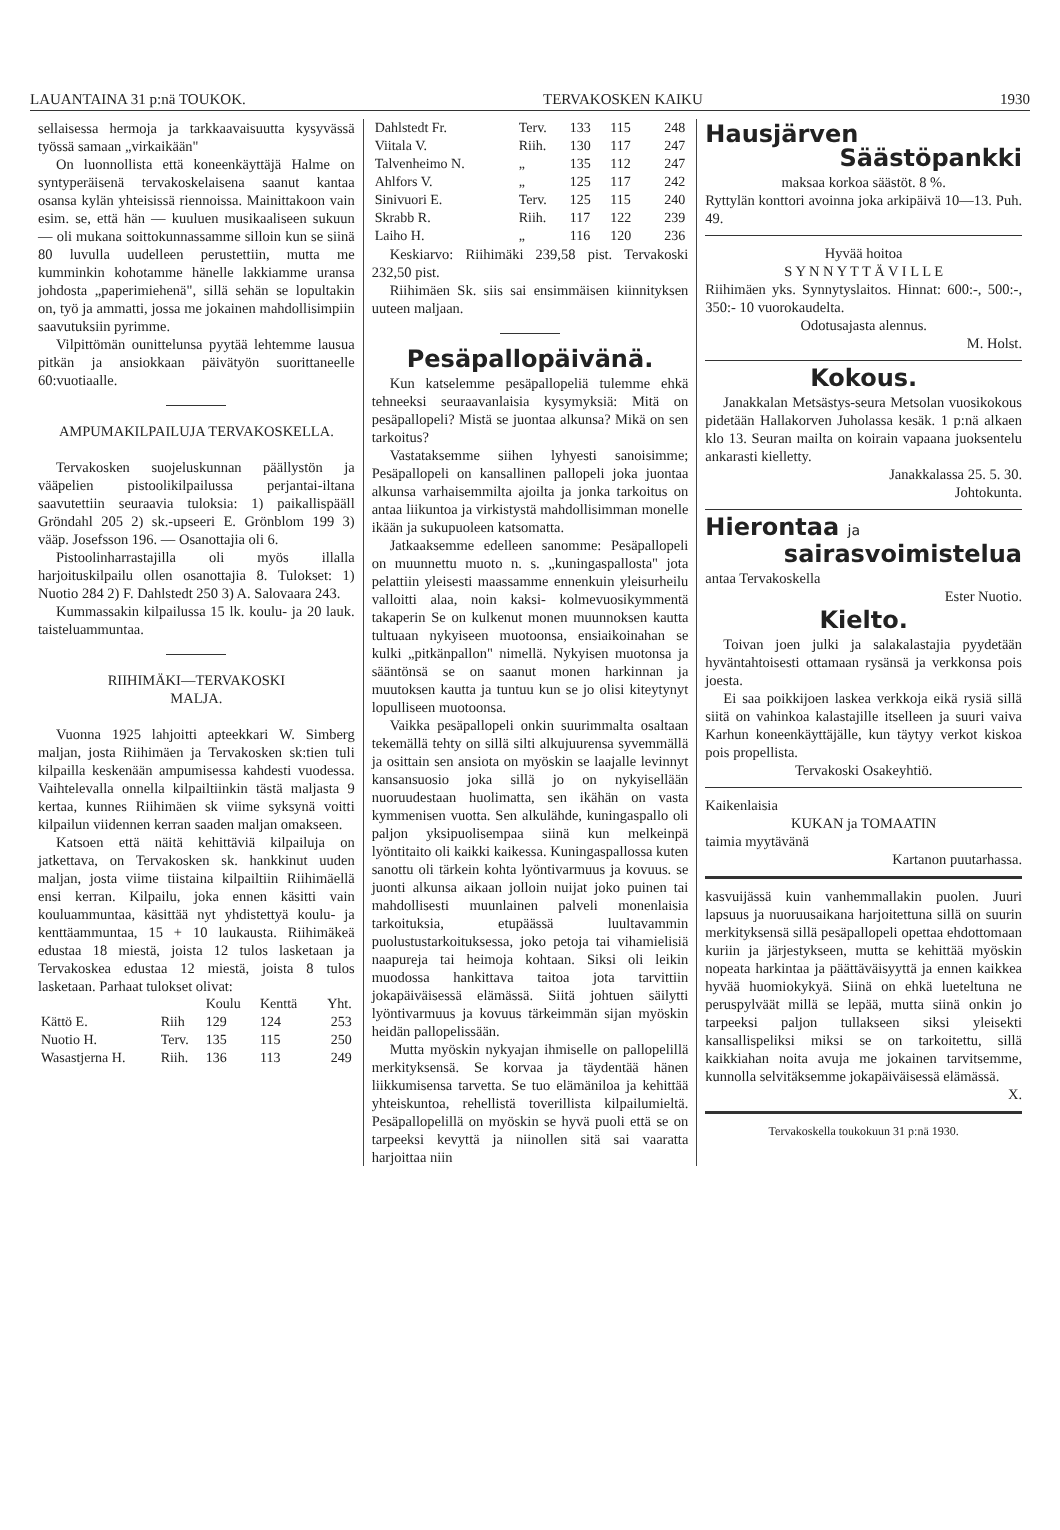LAUANTAINA 31 p:nä TOUKOK. TERVAKOSKEN KAIKU 1930
sellaisessa hermoja ja tarkkaavaisuutta kysyvässä työssä samaan „virkaikään"
On luonnollista että koneenkäyttäjä Halme on syntyperäisenä tervakoskelaisena saanut kantaa osansa kylän yhteisissä riennoissa. Mainittakoon vain esim. se, että hän — kuuluen musikaaliseen sukuun — oli mukana soittokunnassamme silloin kun se siinä 80 luvulla uudelleen perustettiin, mutta me kumminkin kohotamme hänelle lakkiamme uransa johdosta „paperimiehenä", sillä sehän se lopultakin on, työ ja ammatti, jossa me jokainen mahdollisimpiin saavutuksiin pyrimme.
Vilpittömän ounittelunsa pyytää lehtemme lausua pitkän ja ansiokkaan päivätyön suorittaneelle 60:vuotiaalle.
AMPUMAKILPAILUJA TERVAKOSKELLA.
Tervakosken suojeluskunnan päällystön ja vääpelien pistoolikilpailussa perjantai-iltana saavutettiin seuraavia tuloksia: 1) paikallispääll Gröndahl 205 2) sk.-upseeri E. Grönblom 199 3) vääp. Josefsson 196. — Osanottajia oli 6.
Pistoolinharrastajilla oli myös illalla harjoituskilpailu ollen osanottajia 8. Tulokset: 1) Nuotio 284 2) F. Dahlstedt 250 3) A. Salovaara 243.
Kummassakin kilpailussa 15 lk. koulu- ja 20 lauk. taisteluammuntaa.
RIIHIMÄKI—TERVAKOSKI
MALJA.
Vuonna 1925 lahjoitti apteekkari W. Simberg maljan, josta Riihimäen ja Tervakosken sk:tien tuli kilpailla keskenään ampumisessa kahdesti vuodessa. Vaihtelevalla onnella kilpailtiinkin tästä maljasta 9 kertaa, kunnes Riihimäen sk viime syksynä voitti kilpailun viidennen kerran saaden maljan omakseen.
Katsoen että näitä kehittäviä kilpailuja on jatkettava, on Tervakosken sk. hankkinut uuden maljan, josta viime tiistaina kilpailtiin Riihimäellä ensi kerran. Kilpailu, joka ennen käsitti vain kouluammuntaa, käsittää nyt yhdistettyä koulu- ja kenttäammuntaa, 15 + 10 laukausta. Riihimäkeä edustaa 18 miestä, joista 12 tulos lasketaan ja Tervakoskea edustaa 12 miestä, joista 8 tulos lasketaan. Parhaat tulokset olivat:
| | | Koulu | Kenttä | Yht. |
| --- | --- | --- | --- | --- |
| Kättö E. | Riih | 129 | 124 | 253 |
| Nuotio H. | Terv. | 135 | 115 | 250 |
| Wasastjerna H. | Riih. | 136 | 113 | 249 |
| Dahlstedt Fr. | Terv. | 133 | 115 | 248 |
| Viitala V. | Riih. | 130 | 117 | 247 |
| Talvenheimo N. | „ | 135 | 112 | 247 |
| Ahlfors V. | „ | 125 | 117 | 242 |
| Sinivuori E. | Terv. | 125 | 115 | 240 |
| Skrabb R. | Riih. | 117 | 122 | 239 |
| Laiho H. | „ | 116 | 120 | 236 |
Keskiarvo: Riihimäki 239,58 pist. Tervakoski 232,50 pist.
Riihimäen Sk. siis sai ensimmäisen kiinnityksen uuteen maljaan.
Pesäpallopäivänä.
Kun katselemme pesäpallopeliä tulemme ehkä tehneeksi seuraavanlaisia kysymyksiä: Mitä on pesäpallopeli? Mistä se juontaa alkunsa? Mikä on sen tarkoitus?
Vastataksemme siihen lyhyesti sanoisimme; Pesäpallopeli on kansallinen pallopeli joka juontaa alkunsa varhaisemmilta ajoilta ja jonka tarkoitus on antaa liikuntoa ja virkistystä mahdollisimman monelle ikään ja sukupuoleen katsomatta.
Jatkaaksemme edelleen sanomme: Pesäpallopeli on muunnettu muoto n. s. „kuningaspallosta" jota pelattiin yleisesti maassamme ennenkuin yleisurheilu valloitti alaa, noin kaksi- kolmevuosikymmentä takaperin Se on kulkenut monen muunnoksen kautta tultuaan nykyiseen muotoonsa, ensiaikoinahan se kulki „pitkänpallon" nimellä. Nykyisen muotonsa ja sääntönsä se on saanut monen harkinnan ja muutoksen kautta ja tuntuu kun se jo olisi kiteytynyt lopulliseen muotoonsa.
Vaikka pesäpallopeli onkin suurimmalta osaltaan tekemällä tehty on sillä silti alkujuurensa syvemmällä ja osittain sen ansiota on myöskin se laajalle levinnyt kansansuosio joka sillä jo on nykyisellään nuoruudestaan huolimatta, sen ikähän on vasta kymmenisen vuotta. Sen alkulähde, kuningaspallo oli paljon yksipuolisempaa siinä kun melkeinpä lyöntitaito oli kaikki kaikessa. Kuningaspallossa kuten sanottu oli tärkein kohta lyöntivarmuus ja kovuus. se juonti alkunsa aikaan jolloin nuijat joko puinen tai mahdollisesti muunlainen palveli monenlaisia tarkoituksia, etupäässä luultavammin puolustustarkoituksessa, joko petoja tai vihamielisiä naapureja tai heimoja kohtaan. Siksi oli leikin muodossa hankittava taitoa jota tarvittiin jokapäiväisessä elämässä. Siitä johtuen säilytti lyöntivarmuus ja kovuus tärkeimmän sijan myöskin heidän pallopelissään.
Mutta myöskin nykyajan ihmiselle on pallopelillä merkityksensä. Se korvaa ja täydentää hänen liikkumisensa tarvetta. Se tuo elämäniloa ja kehittää yhteiskuntoa, rehellistä toverillista kilpailumieltä. Pesäpallopelillä on myöskin se hyvä puoli että se on tarpeeksi kevyttä ja niinollen sitä sai vaaratta harjoittaa niin
Hausjärven
Säästöpankki
maksaa korkoa säästöt. 8 %.
Ryttylän konttori avoinna joka arkipäivä 10—13. Puh. 49.
Hyvää hoitoa
S Y N N Y T T Ä V I L L E
Riihimäen yks. Synnytyslaitos. Hinnat: 600:-, 500:-, 350:- 10 vuorokaudelta.
Odotusajasta alennus.
M. Holst.
Kokous.
Janakkalan Metsästys-seura Metsolan vuosikokous pidetään Hallakorven Juholassa kesäk. 1 p:nä alkaen klo 13. Seuran mailta on koirain vapaana juoksentelu ankarasti kielletty.
Janakkalassa 25. 5. 30.
Johtokunta.
Hierontaa ja
sairasvoimistelua
antaa Tervakoskella
Ester Nuotio.
Kielto.
Toivan joen julki ja salakalastajia pyydetään hyväntahtoisesti ottamaan rysänsä ja verkkonsa pois joesta.
Ei saa poikkijoen laskea verkkoja eikä rysiä sillä siitä on vahinkoa kalastajille itselleen ja suuri vaiva Karhun koneenkäyttäjälle, kun täytyy verkot kiskoa pois propellista.
Tervakoski Osakeyhtiö.
Kaikenlaisia
KUKAN ja TOMAATIN
taimia myytävänä
Kartanon puutarhassa.
kasvuijässä kuin vanhemmallakin puolen. Juuri lapsuus ja nuoruusaikana harjoitettuna sillä on suurin merkityksensä sillä pesäpallopeli opettaa ehdottomaan kuriin ja järjestykseen, mutta se kehittää myöskin nopeata harkintaa ja päättäväisyyttä ja ennen kaikkea hyvää huomiokykyä. Siinä on ehkä lueteltuna ne peruspylväät millä se lepää, mutta siinä onkin jo tarpeeksi paljon tullakseen siksi yleisekti kansallispeliksi miksi se on tarkoitettu, sillä kaikkiahan noita avuja me jokainen tarvitsemme, kunnolla selvitäksemme jokapäiväisessä elämässä.
X.
Tervakoskella toukokuun 31 p:nä 1930.